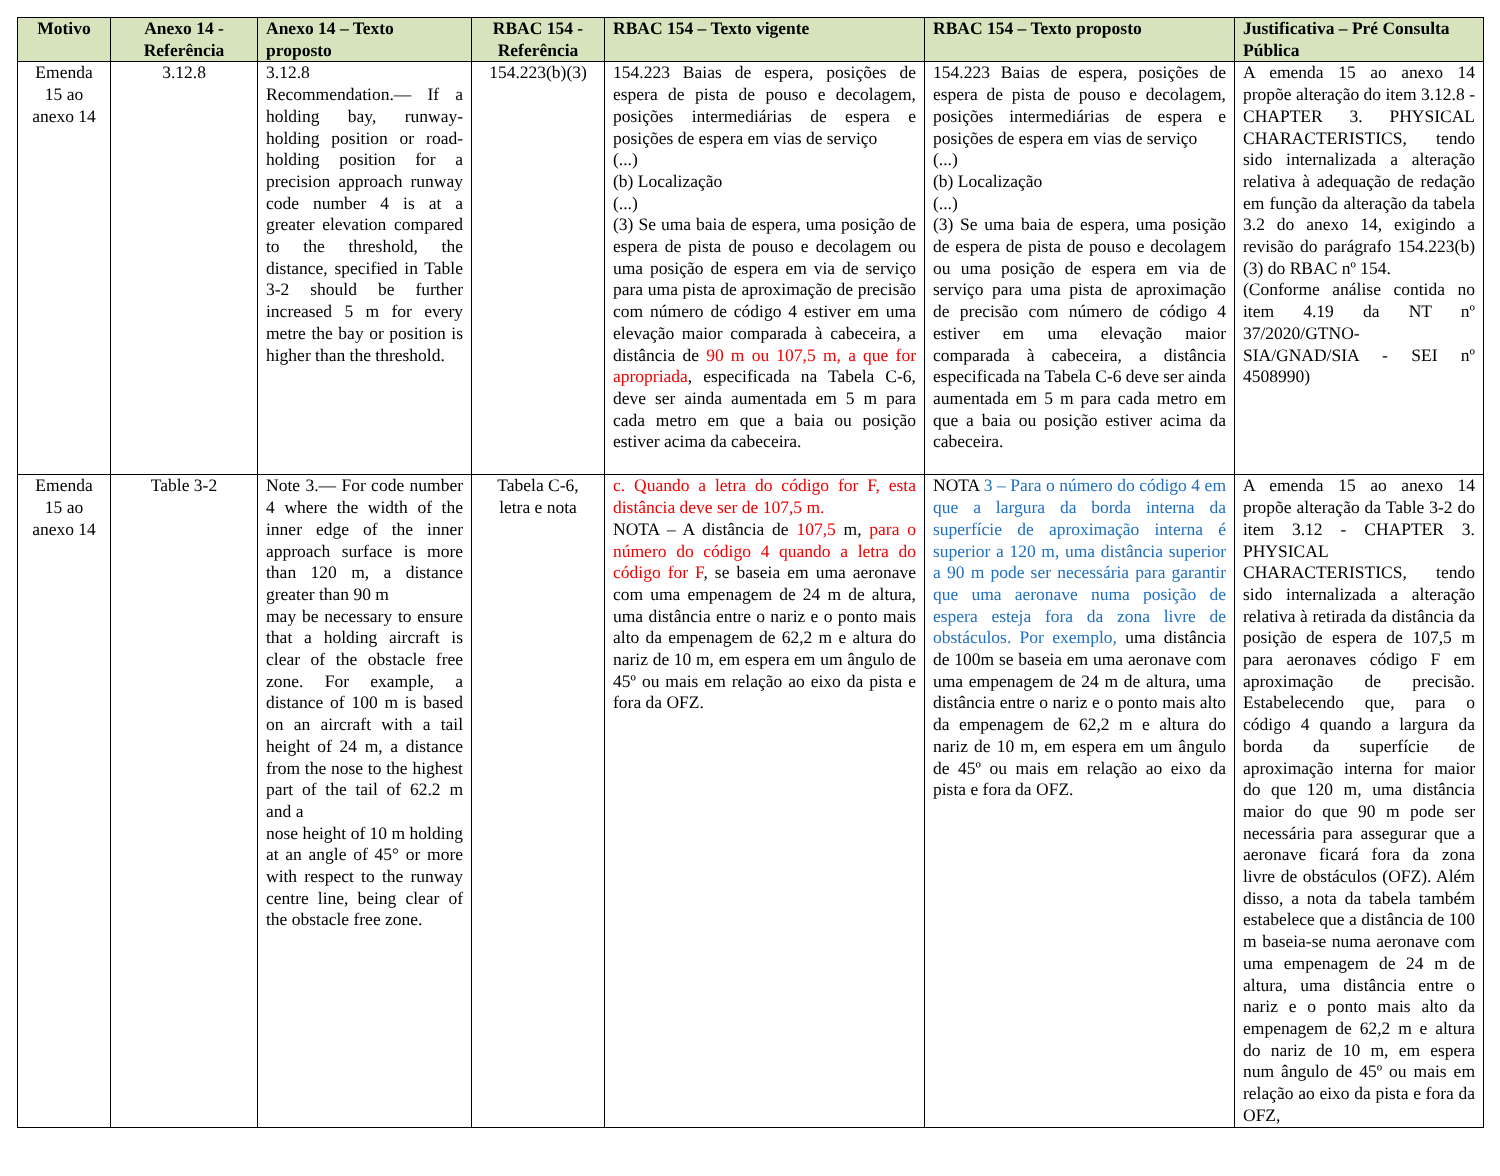| Motivo | Anexo 14 - Referência | Anexo 14 – Texto proposto | RBAC 154 - Referência | RBAC 154 – Texto vigente | RBAC 154 – Texto proposto | Justificativa – Pré Consulta Pública |
| --- | --- | --- | --- | --- | --- | --- |
| Emenda 15 ao anexo 14 | 3.12.8 | 3.12.8 Recommendation.— If a holding bay, runway-holding position or road-holding position for a precision approach runway code number 4 is at a greater elevation compared to the threshold, the distance, specified in Table 3-2 should be further increased 5 m for every metre the bay or position is higher than the threshold. | 154.223(b)(3) | 154.223 Baias de espera, posições de espera de pista de pouso e decolagem, posições intermediárias de espera e posições de espera em vias de serviço (...) (b) Localização (...) (3) Se uma baia de espera, uma posição de espera de pista de pouso e decolagem ou uma posição de espera em via de serviço para uma pista de aproximação de precisão com número de código 4 estiver em uma elevação maior comparada à cabeceira, a distância de 90 m ou 107,5 m, a que for apropriada , especificada na Tabela C-6, deve ser ainda aumentada em 5 m para cada metro em que a baia ou posição estiver acima da cabeceira. | 154.223 Baias de espera, posições de espera de pista de pouso e decolagem, posições intermediárias de espera e posições de espera em vias de serviço (...) (b) Localização (...) (3) Se uma baia de espera, uma posição de espera de pista de pouso e decolagem ou uma posição de espera em via de serviço para uma pista de aproximação de precisão com número de código 4 estiver em uma elevação maior comparada à cabeceira, a distância especificada na Tabela C-6 deve ser ainda aumentada em 5 m para cada metro em que a baia ou posição estiver acima da cabeceira. | A emenda 15 ao anexo 14 propõe alteração do item 3.12.8 - CHAPTER 3. PHYSICAL CHARACTERISTICS, tendo sido internalizada a alteração relativa à adequação de redação em função da alteração da tabela 3.2 do anexo 14, exigindo a revisão do parágrafo 154.223(b)(3) do RBAC nº 154. (Conforme análise contida no item 4.19 da NT nº 37/2020/GTNO-SIA/GNAD/SIA - SEI nº 4508990) |
| Emenda 15 ao anexo 14 | Table 3-2 | Note 3.— For code number 4 where the width of the inner edge of the inner approach surface is more than 120 m, a distance greater than 90 m may be necessary to ensure that a holding aircraft is clear of the obstacle free zone. For example, a distance of 100 m is based on an aircraft with a tail height of 24 m, a distance from the nose to the highest part of the tail of 62.2 m and a nose height of 10 m holding at an angle of 45° or more with respect to the runway centre line, being clear of the obstacle free zone. | Tabela C-6, letra e nota | c. Quando a letra do código for F, esta distância deve ser de 107,5 m. NOTA – A distância de 107,5 m, para o número do código 4 quando a letra do código for F , se baseia em uma aeronave com uma empenagem de 24 m de altura, uma distância entre o nariz e o ponto mais alto da empenagem de 62,2 m e altura do nariz de 10 m, em espera em um ângulo de 45º ou mais em relação ao eixo da pista e fora da OFZ. | NOTA 3 – Para o número do código 4 em que a largura da borda interna da superfície de aproximação interna é superior a 120 m, uma distância superior a 90 m pode ser necessária para garantir que uma aeronave numa posição de espera esteja fora da zona livre de obstáculos. Por exemplo, uma distância de 100m se baseia em uma aeronave com uma empenagem de 24 m de altura, uma distância entre o nariz e o ponto mais alto da empenagem de 62,2 m e altura do nariz de 10 m, em espera em um ângulo de 45º ou mais em relação ao eixo da pista e fora da OFZ. | A emenda 15 ao anexo 14 propõe alteração da Table 3-2 do item 3.12 - CHAPTER 3. PHYSICAL CHARACTERISTICS, tendo sido internalizada a alteração relativa à retirada da distância da posição de espera de 107,5 m para aeronaves código F em aproximação de precisão. Estabelecendo que, para o código 4 quando a largura da borda da superfície de aproximação interna for maior do que 120 m, uma distância maior do que 90 m pode ser necessária para assegurar que a aeronave ficará fora da zona livre de obstáculos (OFZ). Além disso, a nota da tabela também estabelece que a distância de 100 m baseia-se numa aeronave com uma empenagem de 24 m de altura, uma distância entre o nariz e o ponto mais alto da empenagem de 62,2 m e altura do nariz de 10 m, em espera num ângulo de 45º ou mais em relação ao eixo da pista e fora da OFZ, |